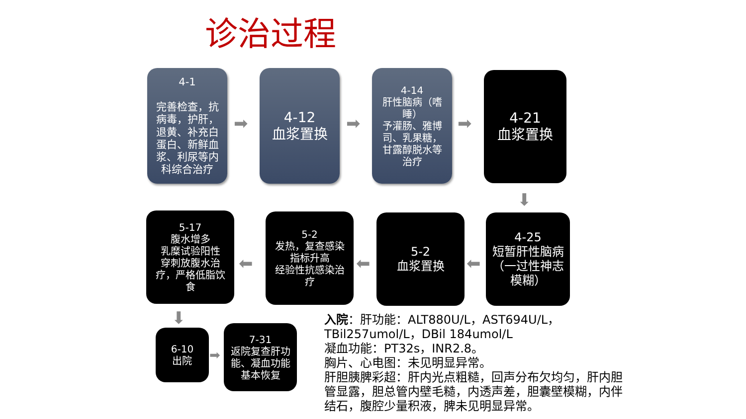诊治过程
4-1
完善检查，抗病毒，护肝，退黄、补充白蛋白、新鲜血浆、利尿等内科综合治疗
➡
4-12
血浆置换
➡
4-14
肝性脑病（嗜睡）
予灌肠、雅博司、乳果糖，甘露醇脱水等治疗
➡
4-21
血浆置换
⬇
5-17
腹水增多
乳糜试验阳性
穿刺放腹水治疗，严格低脂饮食
⬅
5-2
发热，复查感染指标升高
经验性抗感染治疗
⬅
5-2
血浆置换
⬅
4-25
短暂肝性脑病（一过性神志模糊）
⬇
6-10
出院
➡
7-31
返院复查肝功能、凝血功能基本恢复
入院：肝功能：ALT880U/L，AST694U/L，
TBil257umol/L，DBil 184umol/L
凝血功能：PT32s，INR2.8。
胸片、心电图：未见明显异常。
肝胆胰脾彩超：肝内光点粗糙，回声分布欠均匀，肝内胆管显露，胆总管内壁毛糙，内透声差，胆囊壁模糊，内伴结石，腹腔少量积液，脾未见明显异常。